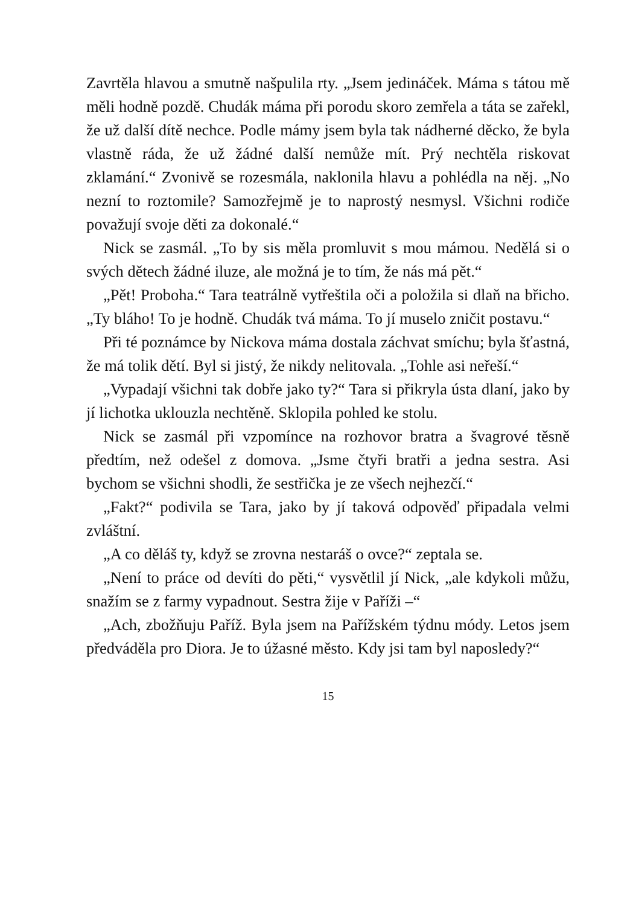Zavrtěla hlavou a smutně našpulila rty. „Jsem jedináček. Máma s tátou mě měli hodně pozdě. Chudák máma při porodu skoro zemřela a táta se zařekl, že už další dítě nechce. Podle mámy jsem byla tak nádherné děcko, že byla vlastně ráda, že už žádné další nemůže mít. Prý nechtěla riskovat zklamání.“ Zvonivě se rozesmála, naklonila hlavu a pohlédla na něj. „No nezní to roztomile? Samozřejmě je to naprostý nesmysl. Všichni rodiče považují svoje děti za dokonalé.“
Nick se zasmál. „To by sis měla promluvit s mou mámou. Nedělá si o svých dětech žádné iluze, ale možná je to tím, že nás má pět.“
„Pět! Proboha.“ Tara teatrálně vytřeštila oči a položila si dlaň na břicho. „Ty bláho! To je hodně. Chudák tvá máma. To jí muselo zničit postavu.“
Při té poznámce by Nickova máma dostala záchvat smíchu; byla šťastná, že má tolik dětí. Byl si jistý, že nikdy nelitovala. „Tohle asi neřeší.“
„Vypadají všichni tak dobře jako ty?“ Tara si přikryla ústa dlaní, jako by jí lichotka uklouzla nechtěně. Sklopila pohled ke stolu.
Nick se zasmál při vzpomínce na rozhovor bratra a švagrové těsně předtím, než odešel z domova. „Jsme čtyři bratři a jedna sestra. Asi bychom se všichni shodli, že sestřička je ze všech nejhezčí.“
„Fakt?“ podivila se Tara, jako by jí taková odpověď připadala velmi zvláštní.
„A co děláš ty, když se zrovna nestaráš o ovce?“ zeptala se.
„Není to práce od devíti do pěti,“ vysvětlil jí Nick, „ale kdykoli můžu, snažím se z farmy vypadnout. Sestra žije v Paříži –“
„Ach, zbožňuju Paříž. Byla jsem na Pařížském týdnu módy. Letos jsem předváděla pro Diora. Je to úžasné město. Kdy jsi tam byl naposledy?“
15